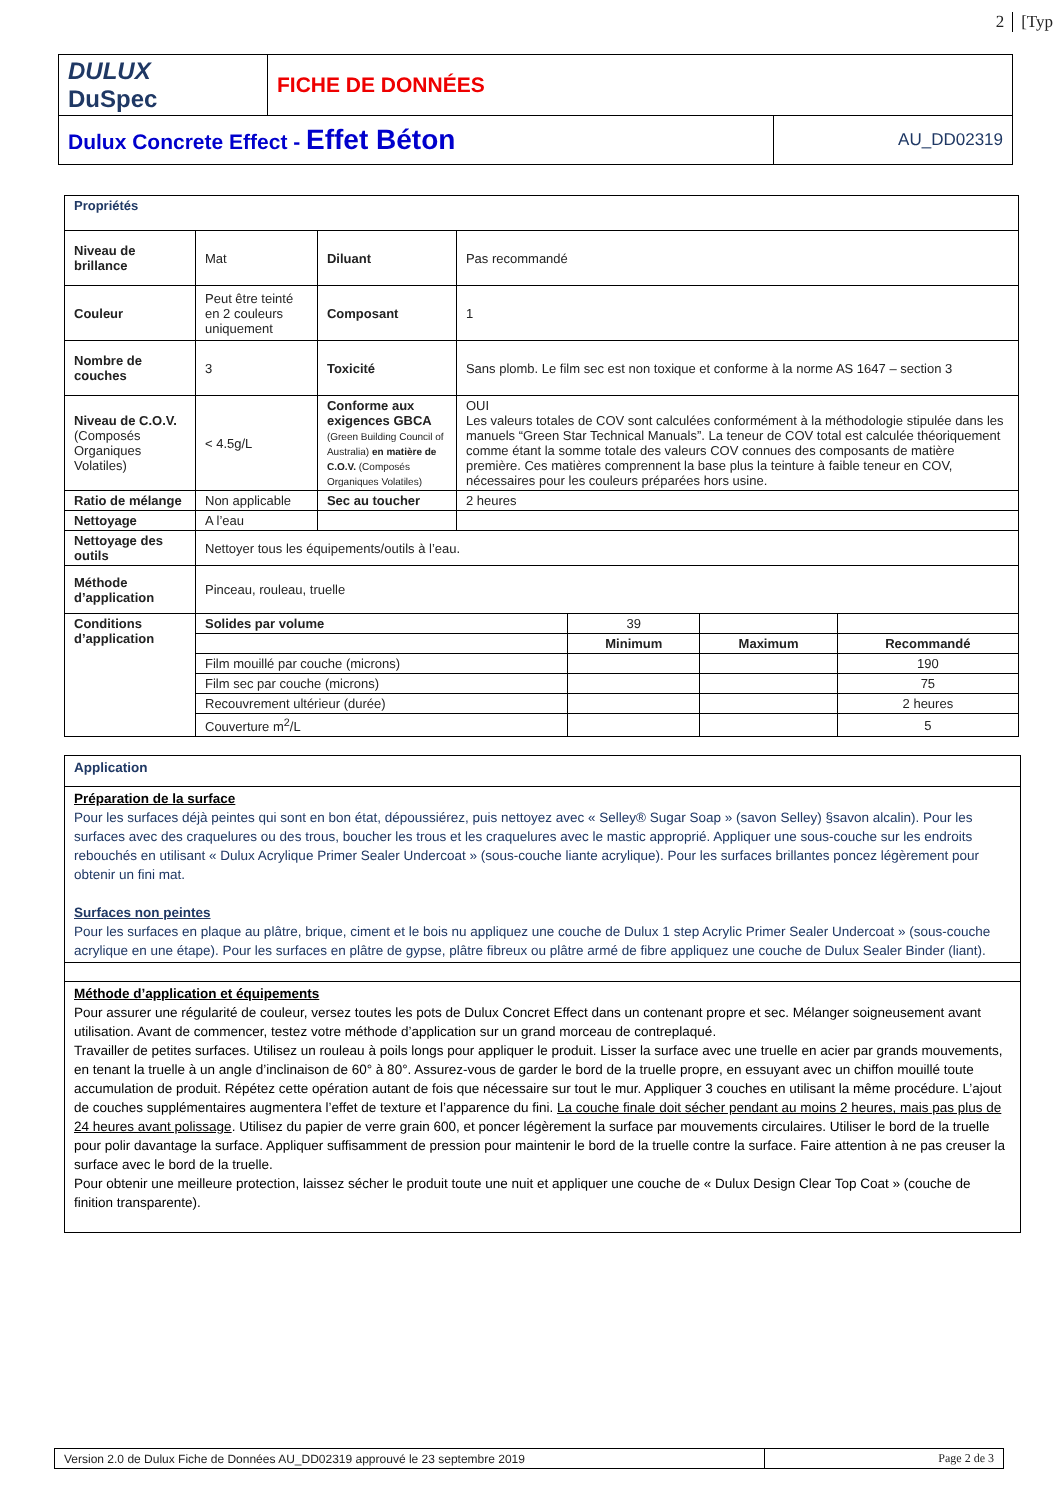2 [Typ
| DULUX DuSpec | FICHE DE DONNÉES | |
| Dulux Concrete Effect - Effet Béton | | AU_DD02319 |
| Propriétés | | | |
| Niveau de brillance | Mat | Diluant | Pas recommandé |
| Couleur | Peut être teinté en 2 couleurs uniquement | Composant | 1 |
| Nombre de couches | 3 | Toxicité | Sans plomb. Le film sec est non toxique et conforme à la norme AS 1647 – section 3 |
| Niveau de C.O.V. (Composés Organiques Volatiles) | < 4.5g/L | Conforme aux exigences GBCA (Green Building Council of Australia) en matière de C.O.V. (Composés Organiques Volatiles) | OUI Les valeurs totales de COV sont calculées conformément à la méthodologie stipulée dans les manuels “Green Star Technical Manuals”. La teneur de COV total est calculée théoriquement comme étant la somme totale des valeurs COV connues des composants de matière première. Ces matières comprennent la base plus la teinture à faible teneur en COV, nécessaires pour les couleurs préparées hors usine. |
| Ratio de mélange | Non applicable | Sec au toucher | 2 heures |
| Nettoyage | A l’eau | | |
| Nettoyage des outils | Nettoyer tous les équipements/outils à l’eau. | | |
| Méthode d’application | Pinceau, rouleau, truelle | | |
| Conditions d’application | Solides par volume | 39 | | |
| | | Minimum | Maximum | Recommandé |
| | Film mouillé par couche (microns) | | | 190 |
| | Film sec par couche (microns) | | | 75 |
| | Recouvrement ultérieur (durée) | | | 2 heures |
| | Couverture m<sup>2</sup>/L | | | 5 |
Application
Préparation de la surface
Pour les surfaces déjà peintes qui sont en bon état, dépoussiérez, puis nettoyez avec « Selley® Sugar Soap » (savon Selley) §savon alcalin). Pour les surfaces avec des craquelures ou des trous, boucher les trous et les craquelures avec le mastic approprié. Appliquer une sous-couche sur les endroits rebouchés en utilisant « Dulux Acrylique Primer Sealer Undercoat » (sous-couche liante acrylique). Pour les surfaces brillantes poncez légèrement pour obtenir un fini mat.
Surfaces non peintes
Pour les surfaces en plaque au plâtre, brique, ciment et le bois nu appliquez une couche de Dulux 1 step Acrylic Primer Sealer Undercoat » (sous-couche acrylique en une étape). Pour les surfaces en plâtre de gypse, plâtre fibreux ou plâtre armé de fibre appliquez une couche de Dulux Sealer Binder (liant).
Méthode d’application et équipements
Pour assurer une régularité de couleur, versez toutes les pots de Dulux Concret Effect dans un contenant propre et sec. Mélanger soigneusement avant utilisation. Avant de commencer, testez votre méthode d’application sur un grand morceau de contreplaqué.
Travailler de petites surfaces. Utilisez un rouleau à poils longs pour appliquer le produit. Lisser la surface avec une truelle en acier par grands mouvements, en tenant la truelle à un angle d’inclinaison de 60° à 80°. Assurez-vous de garder le bord de la truelle propre, en essuyant avec un chiffon mouillé toute accumulation de produit. Répétez cette opération autant de fois que nécessaire sur tout le mur. Appliquer 3 couches en utilisant la même procédure. L’ajout de couches supplémentaires augmentera l’effet de texture et l’apparence du fini. La couche finale doit sécher pendant au moins 2 heures, mais pas plus de 24 heures avant polissage. Utilisez du papier de verre grain 600, et poncer légèrement la surface par mouvements circulaires. Utiliser le bord de la truelle pour polir davantage la surface. Appliquer suffisamment de pression pour maintenir le bord de la truelle contre la surface. Faire attention à ne pas creuser la surface avec le bord de la truelle.
Pour obtenir une meilleure protection, laissez sécher le produit toute une nuit et appliquer une couche de « Dulux Design Clear Top Coat » (couche de finition transparente).
| Version 2.0 de Dulux Fiche de Données AU_DD02319 approuvé le 23 septembre 2019 | Page 2 de 3 |